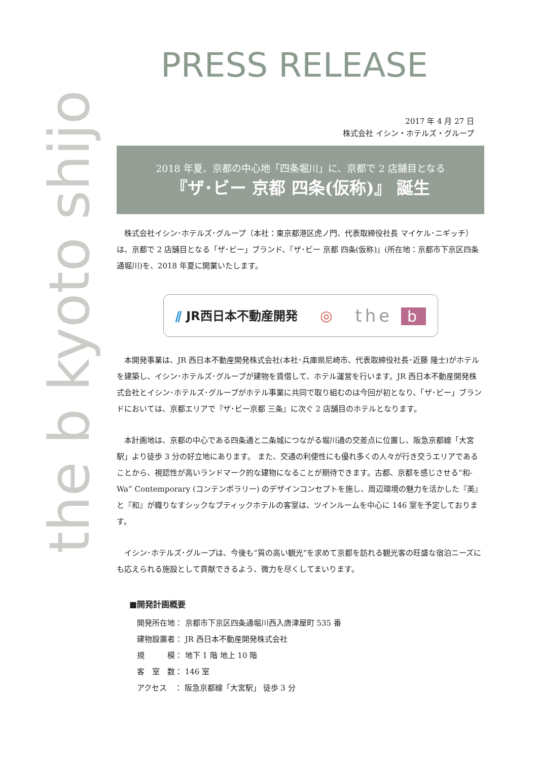the b kyoto shijo
PRESS RELEASE
2017 年 4 月 27 日
株式会社 イシン・ホテルズ・グループ
2018 年夏、京都の中心地「四条堀川」に、京都で 2 店舗目となる
『ザ･ビー 京都 四条(仮称)』 誕生
株式会社イシン･ホテルズ･グループ（本社：東京都港区虎ノ門、代表取締役社長 マイケル･ニギッチ）は、京都で 2 店舗目となる「ザ･ビー」ブランド、『ザ･ビー 京都 四条(仮称)』(所在地：京都市下京区四条通堀川)を、2018 年夏に開業いたします。
⫽ JR西日本不動産開発 ◎ the b
本開発事業は、JR 西日本不動産開発株式会社(本社･兵庫県尼崎市、代表取締役社長･近藤 隆士)がホテルを建築し、イシン･ホテルズ･グループが建物を賃借して、ホテル運営を行います。JR 西日本不動産開発株式会社とイシン･ホテルズ･グループがホテル事業に共同で取り組むのは今回が初となり、「ザ･ビー」ブランドにおいては、京都エリアで『ザ･ビー京都 三条』に次ぐ 2 店舗目のホテルとなります。
本計画地は、京都の中心である四条通と二条城につながる堀川通の交差点に位置し、阪急京都線「大宮駅」より徒歩 3 分の好立地にあります。 また、交通の利便性にも優れ多くの人々が行き交うエリアであることから、視認性が高いランドマーク的な建物になることが期待できます。古都、京都を感じさせる“和-Wa” Contemporary (コンテンポラリー) のデザインコンセプトを施し、周辺環境の魅力を活かした『美』と『和』が織りなすシックなブティックホテルの客室は、ツインルームを中心に 146 室を予定しております。
イシン･ホテルズ･グループは、今後も“質の高い観光”を求めて京都を訪れる観光客の旺盛な宿泊ニーズにも応えられる施設として貢献できるよう、微力を尽くしてまいります。
■開発計画概要
開発所在地： 京都市下京区四条通堀川西入唐津屋町 535 番
建物設置者： JR 西日本不動産開発株式会社
規　　　模： 地下 1 階 地上 10 階
客　室　数： 146 室
アクセス　： 阪急京都線「大宮駅」 徒歩 3 分